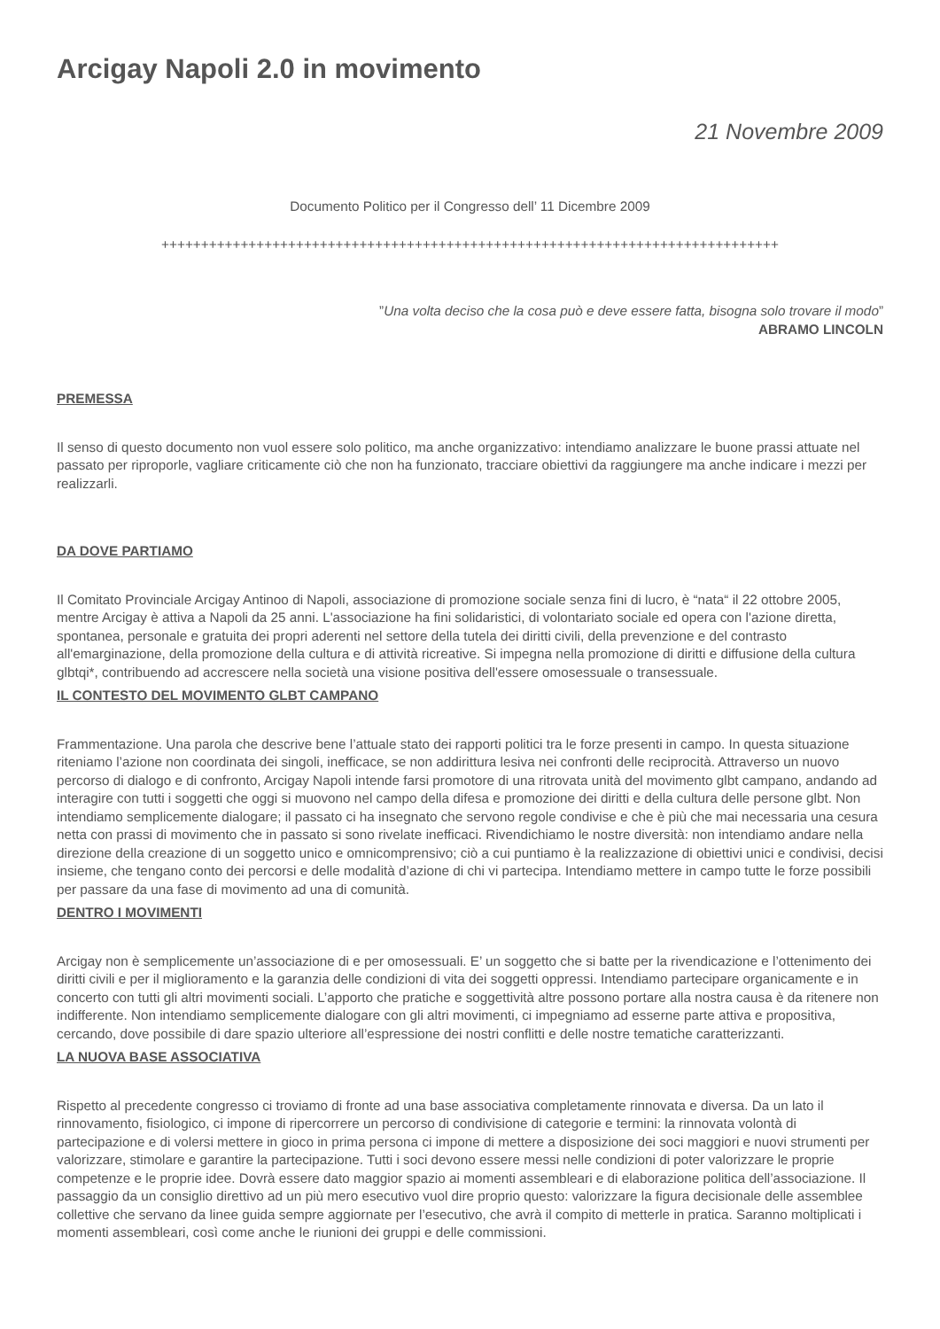Arcigay Napoli 2.0 in movimento
21 Novembre 2009
Documento Politico per il Congresso dell’ 11 Dicembre 2009
++++++++++++++++++++++++++++++++++++++++++++++++++++++++++++++++++++++++++++++
”Una volta deciso che la cosa può e deve essere fatta, bisogna solo trovare il modo”
ABRAMO LINCOLN
PREMESSA
Il senso di questo documento non vuol essere solo politico, ma anche organizzativo: intendiamo analizzare le buone prassi attuate nel passato per riproporle, vagliare criticamente ciò che non ha funzionato, tracciare obiettivi da raggiungere ma anche indicare i mezzi per realizzarli.
DA DOVE PARTIAMO
Il Comitato Provinciale Arcigay Antinoo di Napoli, associazione di promozione sociale senza fini di lucro, è “nata“ il 22 ottobre 2005, mentre Arcigay è attiva a Napoli da 25 anni. L'associazione ha fini solidaristici, di volontariato sociale ed opera con l'azione diretta, spontanea, personale e gratuita dei propri aderenti nel settore della tutela dei diritti civili, della prevenzione e del contrasto all'emarginazione, della promozione della cultura e di attività ricreative. Si impegna nella promozione di diritti e diffusione della cultura glbtqi*, contribuendo ad accrescere nella società una visione positiva dell'essere omosessuale o transessuale.
IL CONTESTO DEL MOVIMENTO GLBT CAMPANO
Frammentazione. Una parola che descrive bene l’attuale stato dei rapporti politici tra le forze presenti in campo. In questa situazione riteniamo l’azione non coordinata dei singoli, inefficace, se non addirittura lesiva nei confronti delle reciprocità. Attraverso un nuovo percorso di dialogo e di confronto, Arcigay Napoli intende farsi promotore di una ritrovata unità del movimento glbt campano, andando ad interagire con tutti i soggetti che oggi si muovono nel campo della difesa e promozione dei diritti e della cultura delle persone glbt. Non intendiamo semplicemente dialogare; il passato ci ha insegnato che servono regole condivise e che è più che mai necessaria una cesura netta con prassi di movimento che in passato si sono rivelate inefficaci. Rivendichiamo le nostre diversità: non intendiamo andare nella direzione della creazione di un soggetto unico e omnicomprensivo; ciò a cui puntiamo è la realizzazione di obiettivi unici e condivisi, decisi insieme, che tengano conto dei percorsi e delle modalità d’azione di chi vi partecipa. Intendiamo mettere in campo tutte le forze possibili per passare da una fase di movimento ad una di comunità.
DENTRO I MOVIMENTI
Arcigay non è semplicemente un’associazione di e per omosessuali. E’ un soggetto che si batte per la rivendicazione e l’ottenimento dei diritti civili e per il miglioramento e la garanzia delle condizioni di vita dei soggetti oppressi. Intendiamo partecipare organicamente e in concerto con tutti gli altri movimenti sociali. L’apporto che pratiche e soggettività altre possono portare alla nostra causa è da ritenere non indifferente. Non intendiamo semplicemente dialogare con gli altri movimenti, ci impegniamo ad esserne parte attiva e propositiva, cercando, dove possibile di dare spazio ulteriore all’espressione dei nostri conflitti e delle nostre tematiche caratterizzanti.
LA NUOVA BASE ASSOCIATIVA
Rispetto al precedente congresso ci troviamo di fronte ad una base associativa completamente rinnovata e diversa. Da un lato il rinnovamento, fisiologico, ci impone di ripercorrere un percorso di condivisione di categorie e termini: la rinnovata volontà di partecipazione e di volersi mettere in gioco in prima persona ci impone di mettere a disposizione dei soci maggiori e nuovi strumenti per valorizzare, stimolare e garantire la partecipazione. Tutti i soci devono essere messi nelle condizioni di poter valorizzare le proprie competenze e le proprie idee. Dovrà essere dato maggior spazio ai momenti assembleari e di elaborazione politica dell’associazione. Il passaggio da un consiglio direttivo ad un più mero esecutivo vuol dire proprio questo: valorizzare la figura decisionale delle assemblee collettive che servano da linee guida sempre aggiornate per l’esecutivo, che avrà il compito di metterle in pratica. Saranno moltiplicati i momenti assembleari, così come anche le riunioni dei gruppi e delle commissioni.